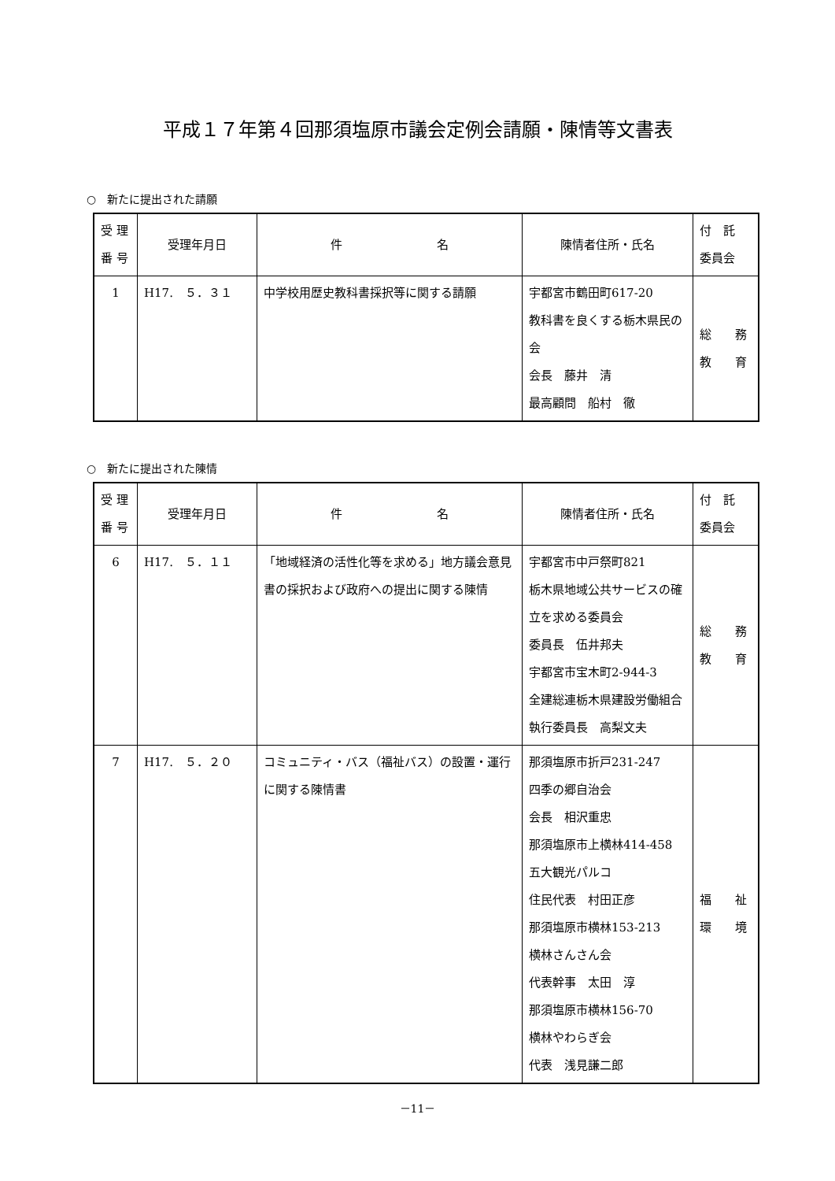平成１７年第４回那須塩原市議会定例会請願・陳情等文書表
○　新たに提出された請願
| 受 理 番 号 | 受理年月日 | 件 名 | 陳情者住所・氏名 | 付 託 委員会 |
| --- | --- | --- | --- | --- |
| 1 | H17. ５．３１ | 中学校用歴史教科書採択等に関する請願 | 宇都宮市鶴田町617-20 教科書を良くする栃木県民の会 会長 藤井 清 最高顧問 船村 徹 | 総 務 教 育 |
○　新たに提出された陳情
| 受 理 番 号 | 受理年月日 | 件 名 | 陳情者住所・氏名 | 付 託 委員会 |
| --- | --- | --- | --- | --- |
| 6 | H17. ５．１１ | 「地域経済の活性化等を求める」地方議会意見書の採択および政府への提出に関する陳情 | 宇都宮市中戸祭町821 栃木県地域公共サービスの確立を求める委員会 委員長 伍井邦夫 宇都宮市宝木町2-944-3 全建総連栃木県建設労働組合 執行委員長 高梨文夫 | 総 務 教 育 |
| 7 | H17. ５．２０ | コミュニティ・バス（福祉バス）の設置・運行に関する陳情書 | 那須塩原市折戸231-247 四季の郷自治会 会長 相沢重忠 那須塩原市上横林414-458 五大観光パルコ 住民代表 村田正彦 那須塩原市横林153-213 横林さんさん会 代表幹事 太田 淳 那須塩原市横林156-70 横林やわらぎ会 代表 浅見謙二郎 | 福 祉 環 境 |
－11－